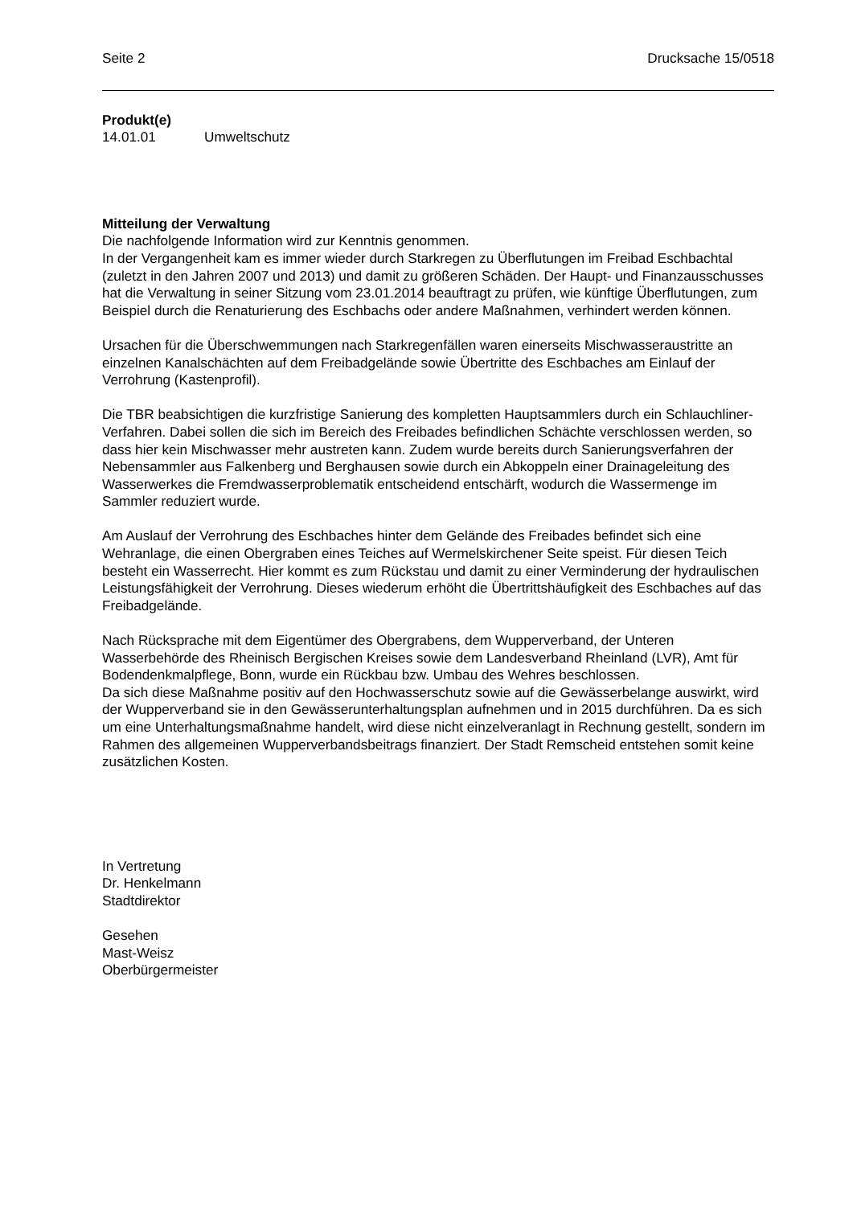Seite 2 Drucksache 15/0518
Produkt(e)
14.01.01 Umweltschutz
Mitteilung der Verwaltung
Die nachfolgende Information wird zur Kenntnis genommen.
In der Vergangenheit kam es immer wieder durch Starkregen zu Überflutungen im Freibad Eschbachtal (zuletzt in den Jahren 2007 und 2013) und damit zu größeren Schäden. Der Haupt- und Finanzausschusses hat die Verwaltung in seiner Sitzung vom 23.01.2014 beauftragt zu prüfen, wie künftige Überflutungen, zum Beispiel durch die Renaturierung des Eschbachs oder andere Maßnahmen, verhindert werden können.
Ursachen für die Überschwemmungen nach Starkregenfällen waren einerseits Mischwasseraustritte an einzelnen Kanalschächten auf dem Freibadgelände sowie Übertritte des Eschbaches am Einlauf der Verrohrung (Kastenprofil).
Die TBR beabsichtigen die kurzfristige Sanierung des kompletten Hauptsammlers durch ein Schlauchliner-Verfahren. Dabei sollen die sich im Bereich des Freibades befindlichen Schächte verschlossen werden, so dass hier kein Mischwasser mehr austreten kann. Zudem wurde bereits durch Sanierungsverfahren der Nebensammler aus Falkenberg und Berghausen sowie durch ein Abkoppeln einer Drainageleitung des Wasserwerkes die Fremdwasserproblematik entscheidend entschärft, wodurch die Wassermenge im Sammler reduziert wurde.
Am Auslauf der Verrohrung des Eschbaches hinter dem Gelände des Freibades befindet sich eine Wehranlage, die einen Obergraben eines Teiches auf Wermelskirchener Seite speist. Für diesen Teich besteht ein Wasserrecht. Hier kommt es zum Rückstau und damit zu einer Verminderung der hydraulischen Leistungsfähigkeit der Verrohrung. Dieses wiederum erhöht die Übertrittshäufigkeit des Eschbaches auf das Freibadgelände.
Nach Rücksprache mit dem Eigentümer des Obergrabens, dem Wupperverband, der Unteren Wasserbehörde des Rheinisch Bergischen Kreises sowie dem Landesverband Rheinland (LVR), Amt für Bodendenkmalpflege, Bonn, wurde ein Rückbau bzw. Umbau des Wehres beschlossen.
Da sich diese Maßnahme positiv auf den Hochwasserschutz sowie auf die Gewässerbelange auswirkt, wird der Wupperverband sie in den Gewässerunterhaltungsplan aufnehmen und in 2015 durchführen. Da es sich um eine Unterhaltungsmaßnahme handelt, wird diese nicht einzelveranlagt in Rechnung gestellt, sondern im Rahmen des allgemeinen Wupperverbandsbeitrags finanziert. Der Stadt Remscheid entstehen somit keine zusätzlichen Kosten.
In Vertretung
Dr. Henkelmann
Stadtdirektor
Gesehen
Mast-Weisz
Oberbürgermeister